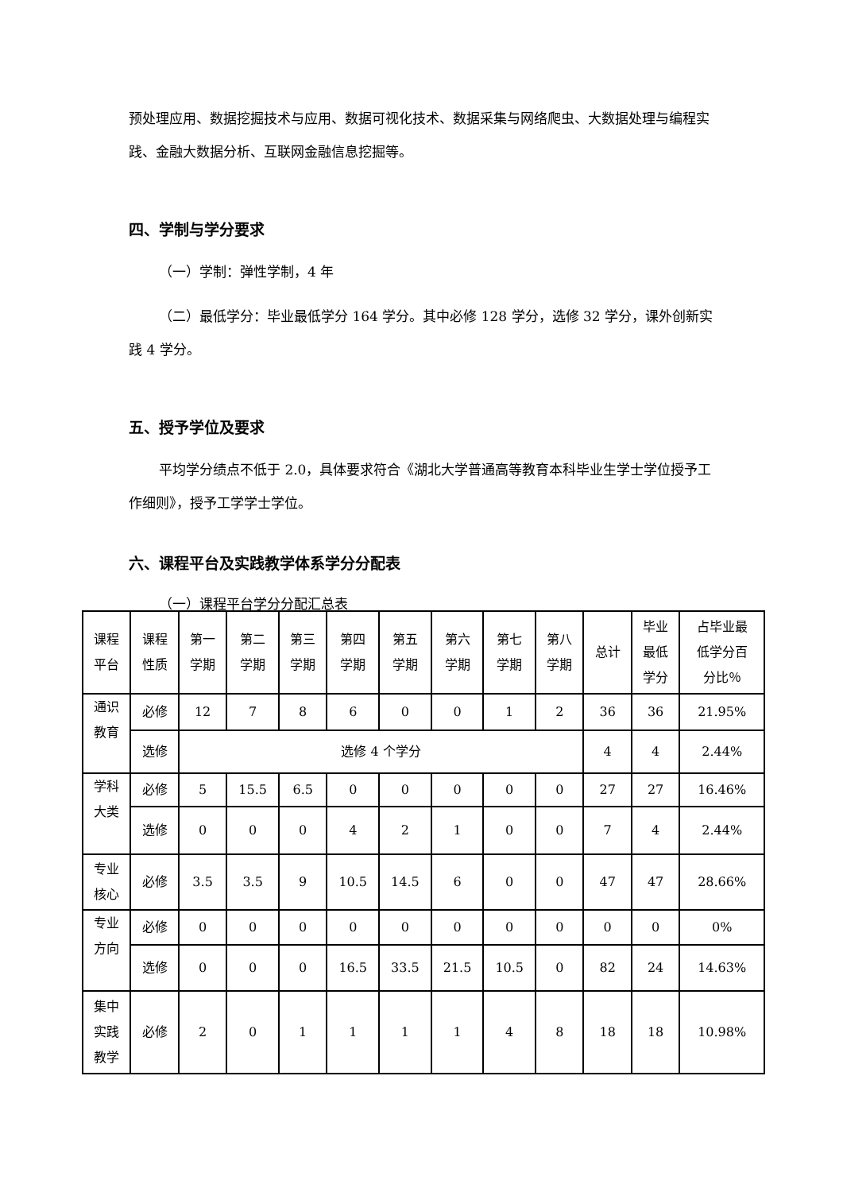预处理应用、数据挖掘技术与应用、数据可视化技术、数据采集与网络爬虫、大数据处理与编程实践、金融大数据分析、互联网金融信息挖掘等。
四、学制与学分要求
（一）学制：弹性学制，4 年
（二）最低学分：毕业最低学分 164 学分。其中必修 128 学分，选修 32 学分，课外创新实践 4 学分。
五、授予学位及要求
平均学分绩点不低于 2.0，具体要求符合《湖北大学普通高等教育本科毕业生学士学位授予工作细则》，授予工学学士学位。
六、课程平台及实践教学体系学分分配表
（一）课程平台学分分配汇总表
| 课程 平台 | 课程 性质 | 第一 学期 | 第二 学期 | 第三 学期 | 第四 学期 | 第五 学期 | 第六 学期 | 第七 学期 | 第八 学期 | 总计 | 毕业 最低 学分 | 占毕业最 低学分百 分比％ |
| 通识 教育 | 必修 | 12 | 7 | 8 | 6 | 0 | 0 | 1 | 2 | 36 | 36 | 21.95% |
| | 选修 | 选修 4 个学分 | | | | | | | | 4 | 4 | 2.44% |
| 学科 大类 | 必修 | 5 | 15.5 | 6.5 | 0 | 0 | 0 | 0 | 0 | 27 | 27 | 16.46% |
| | 选修 | 0 | 0 | 0 | 4 | 2 | 1 | 0 | 0 | 7 | 4 | 2.44% |
| 专业 核心 | 必修 | 3.5 | 3.5 | 9 | 10.5 | 14.5 | 6 | 0 | 0 | 47 | 47 | 28.66% |
| 专业 方向 | 必修 | 0 | 0 | 0 | 0 | 0 | 0 | 0 | 0 | 0 | 0 | 0% |
| | 选修 | 0 | 0 | 0 | 16.5 | 33.5 | 21.5 | 10.5 | 0 | 82 | 24 | 14.63% |
| 集中 实践 教学 | 必修 | 2 | 0 | 1 | 1 | 1 | 1 | 4 | 8 | 18 | 18 | 10.98% |